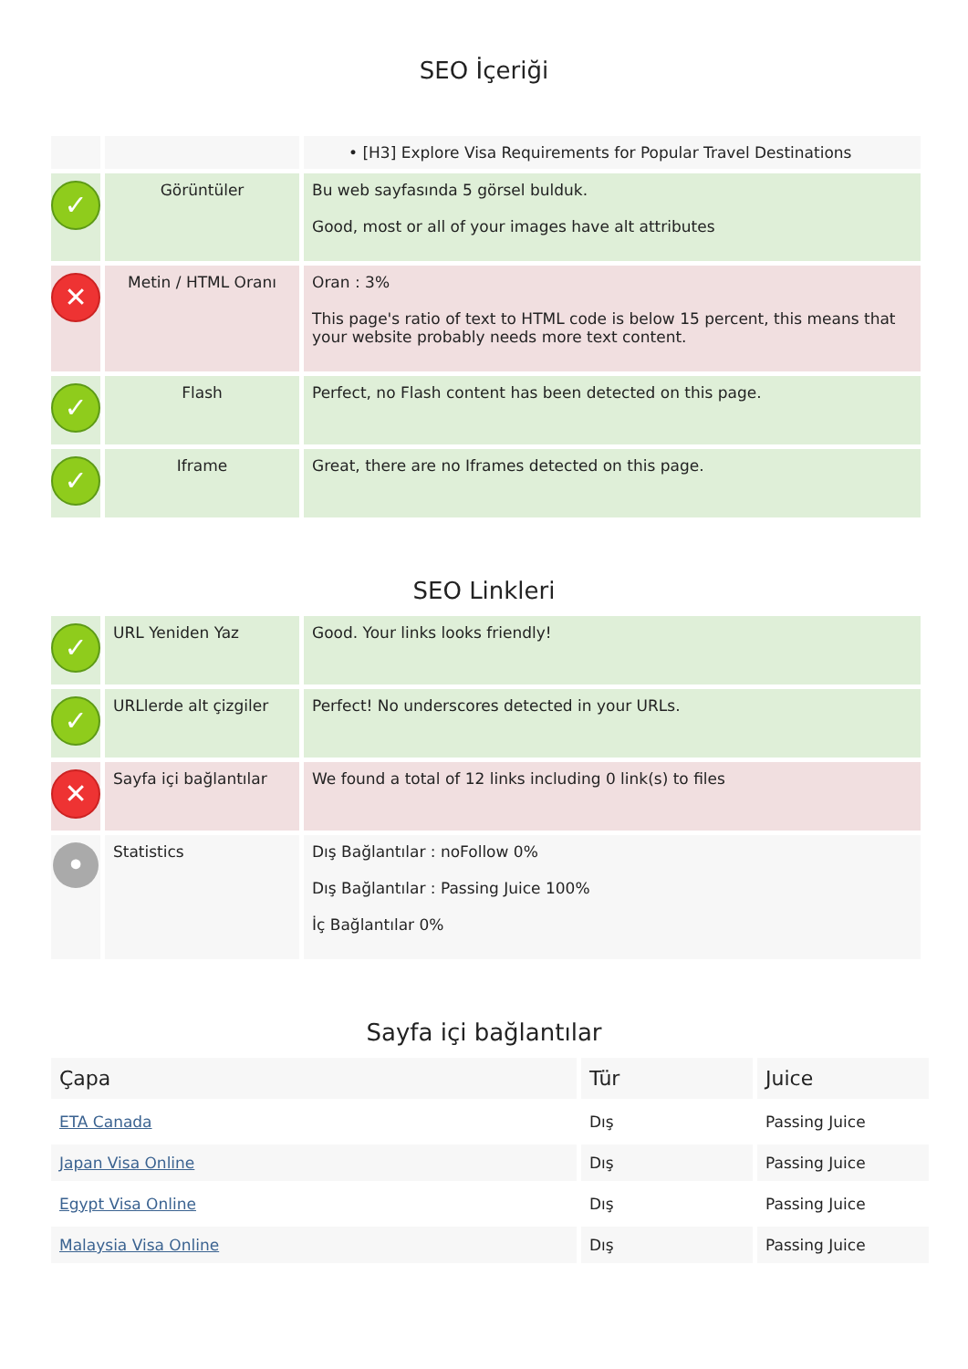SEO İçeriği
| | | • [H3] Explore Visa Requirements for Popular Travel Destinations |
| ✓ | Görüntüler | Bu web sayfasında 5 görsel bulduk. Good, most or all of your images have alt attributes |
| ✕ | Metin / HTML Oranı | Oran : 3% This page's ratio of text to HTML code is below 15 percent, this means that your website probably needs more text content. |
| ✓ | Flash | Perfect, no Flash content has been detected on this page. |
| ✓ | Iframe | Great, there are no Iframes detected on this page. |
SEO Linkleri
| ✓ | URL Yeniden Yaz | Good. Your links looks friendly! |
| ✓ | URLlerde alt çizgiler | Perfect! No underscores detected in your URLs. |
| ✕ | Sayfa içi bağlantılar | We found a total of 12 links including 0 link(s) to files |
| • | Statistics | Dış Bağlantılar : noFollow 0% Dış Bağlantılar : Passing Juice 100% İç Bağlantılar 0% |
Sayfa içi bağlantılar
| Çapa | Tür | Juice |
| --- | --- | --- |
| ETA Canada | Dış | Passing Juice |
| Japan Visa Online | Dış | Passing Juice |
| Egypt Visa Online | Dış | Passing Juice |
| Malaysia Visa Online | Dış | Passing Juice |